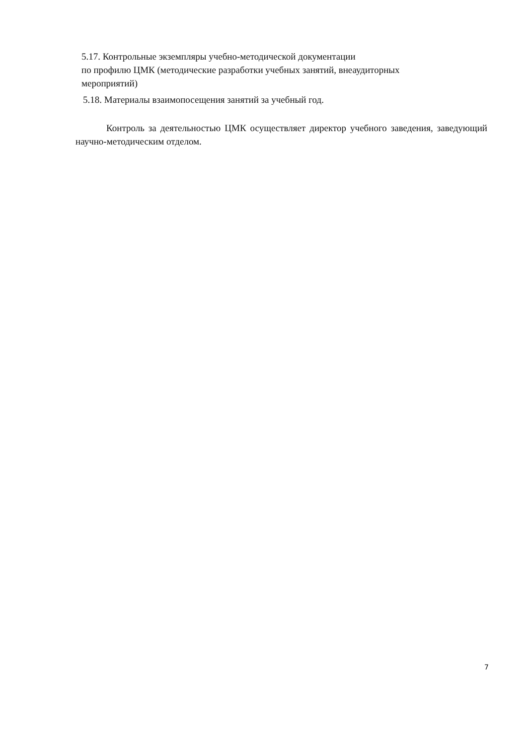5.17. Контрольные экземпляры учебно-методической документации
по профилю ЦМК (методические разработки учебных занятий, внеаудиторных
мероприятий)
5.18. Материалы взаимопосещения занятий за учебный год.
Контроль за деятельностью ЦМК осуществляет директор учебного заведения, заведующий научно-методическим отделом.
7